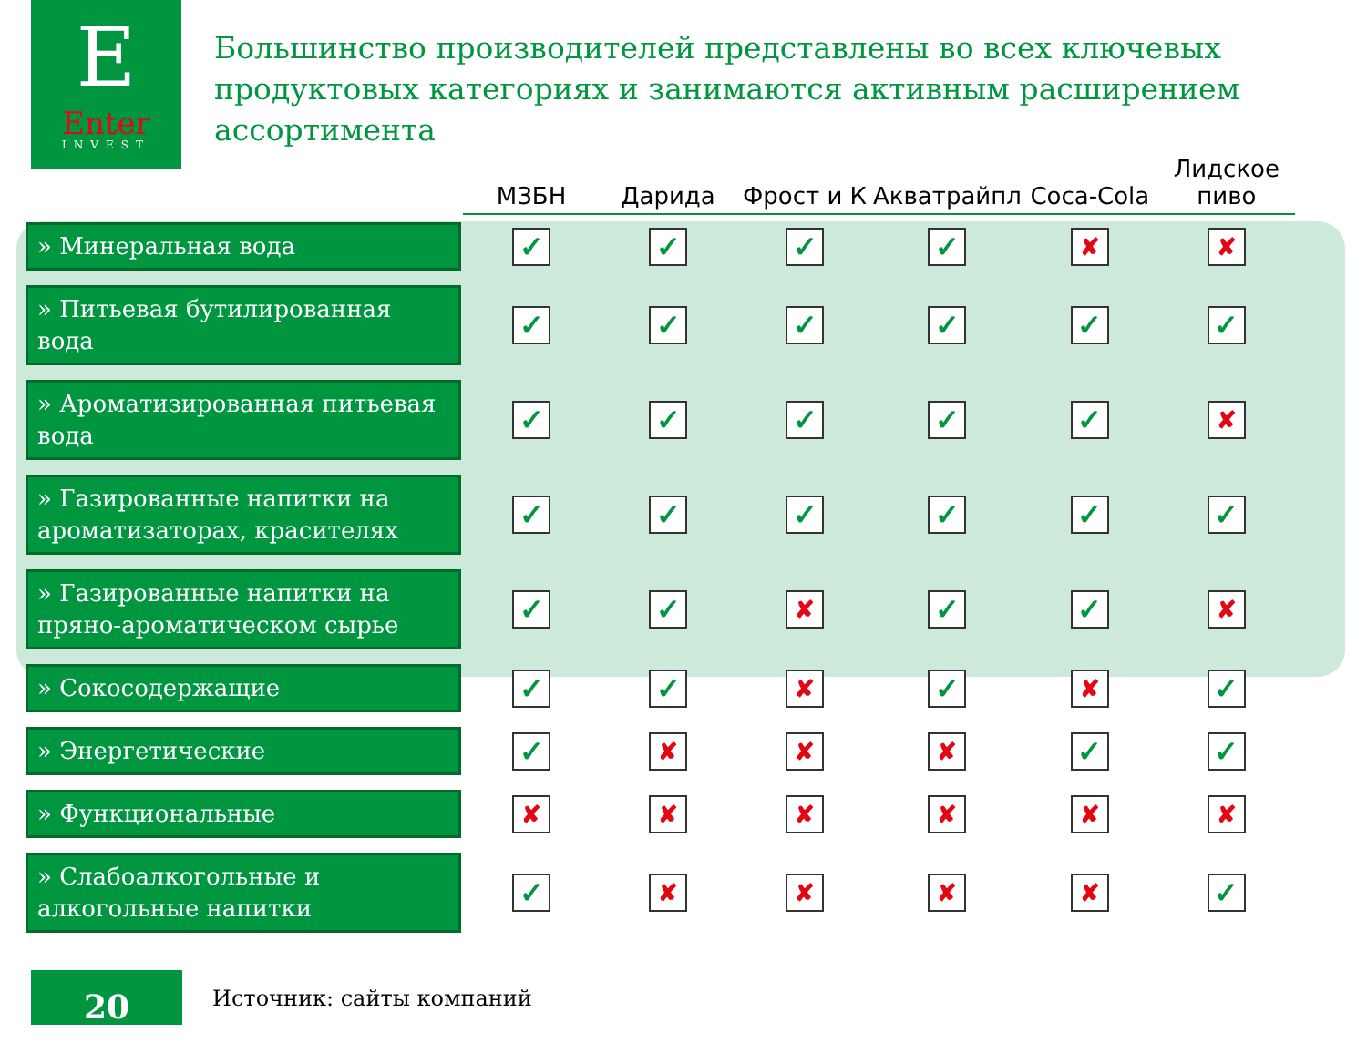E
Enter
INVEST
Большинство производителей представлены во всех ключевых продуктовых категориях и занимаются активным расширением ассортимента
| | МЗБН | Дарида | Фрост и К | Акватрайпл | Coca-Cola | Лидское пиво |
| --- | --- | --- | --- | --- | --- | --- |
| » Минеральная вода | ✓ | ✓ | ✓ | ✓ | ✘ | ✘ |
| » Питьевая бутилированная вода | ✓ | ✓ | ✓ | ✓ | ✓ | ✓ |
| » Ароматизированная питьевая вода | ✓ | ✓ | ✓ | ✓ | ✓ | ✘ |
| » Газированные напитки на ароматизаторах, красителях | ✓ | ✓ | ✓ | ✓ | ✓ | ✓ |
| » Газированные напитки на пряно-ароматическом сырье | ✓ | ✓ | ✘ | ✓ | ✓ | ✘ |
| » Сокосодержащие | ✓ | ✓ | ✘ | ✓ | ✘ | ✓ |
| » Энергетические | ✓ | ✘ | ✘ | ✘ | ✓ | ✓ |
| » Функциональные | ✘ | ✘ | ✘ | ✘ | ✘ | ✘ |
| » Слабоалкогольные и алкогольные напитки | ✓ | ✘ | ✘ | ✘ | ✘ | ✓ |
20 Источник: сайты компаний